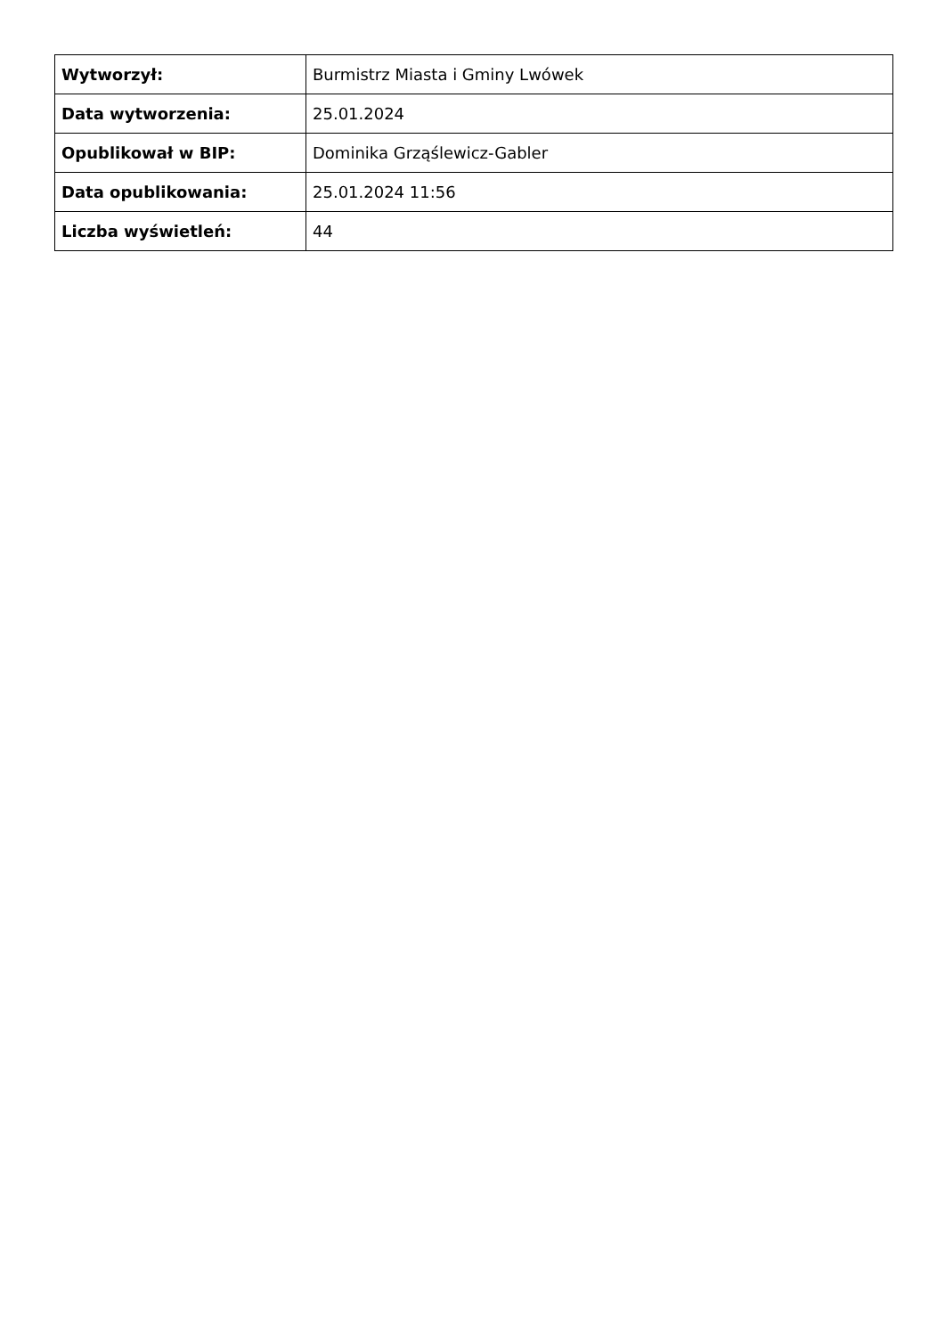| Wytworzył: | Burmistrz Miasta i Gminy Lwówek |
| Data wytworzenia: | 25.01.2024 |
| Opublikował w BIP: | Dominika Grząślewicz-Gabler |
| Data opublikowania: | 25.01.2024 11:56 |
| Liczba wyświetleń: | 44 |